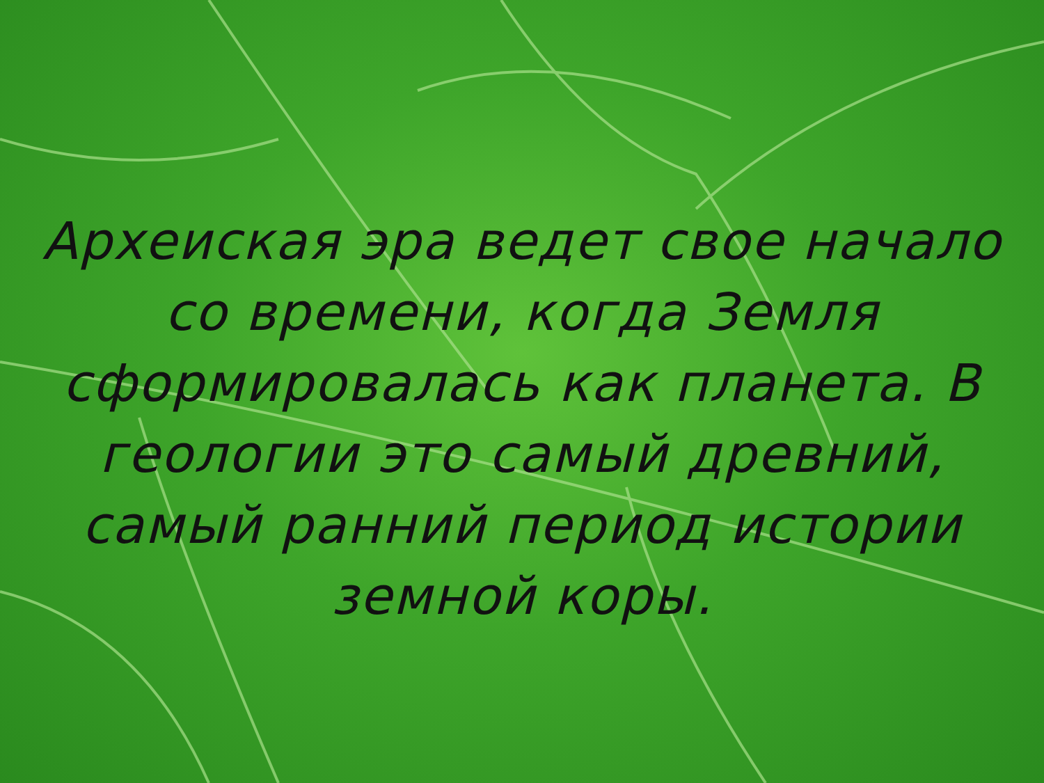Археиская эра ведет свое начало со времени, когда Земля сформировалась как планета. В геологии это самый древний, самый ранний период истории земной коры.